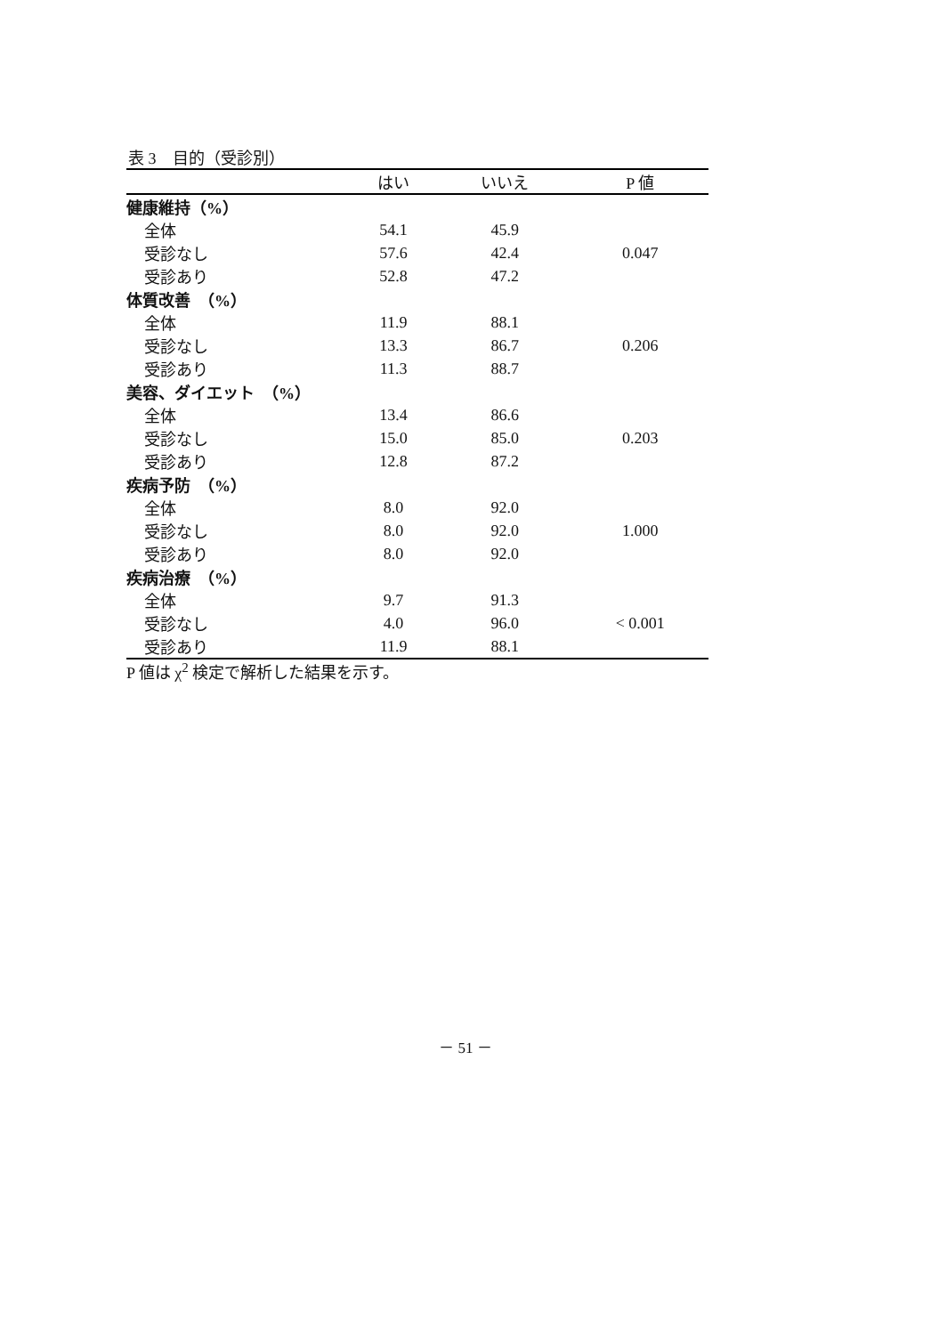表 3　目的（受診別）
| | はい | いいえ | P 値 |
| --- | --- | --- | --- |
| 健康維持（%） | | | |
| 全体 | 54.1 | 45.9 | |
| 受診なし | 57.6 | 42.4 | 0.047 |
| 受診あり | 52.8 | 47.2 | |
| 体質改善 （%） | | | |
| 全体 | 11.9 | 88.1 | |
| 受診なし | 13.3 | 86.7 | 0.206 |
| 受診あり | 11.3 | 88.7 | |
| 美容、ダイエット （%） | | | |
| 全体 | 13.4 | 86.6 | |
| 受診なし | 15.0 | 85.0 | 0.203 |
| 受診あり | 12.8 | 87.2 | |
| 疾病予防 （%） | | | |
| 全体 | 8.0 | 92.0 | |
| 受診なし | 8.0 | 92.0 | 1.000 |
| 受診あり | 8.0 | 92.0 | |
| 疾病治療 （%） | | | |
| 全体 | 9.7 | 91.3 | |
| 受診なし | 4.0 | 96.0 | < 0.001 |
| 受診あり | 11.9 | 88.1 | |
P 値は χ<sup>2</sup> 検定で解析した結果を示す。
－ 51 －